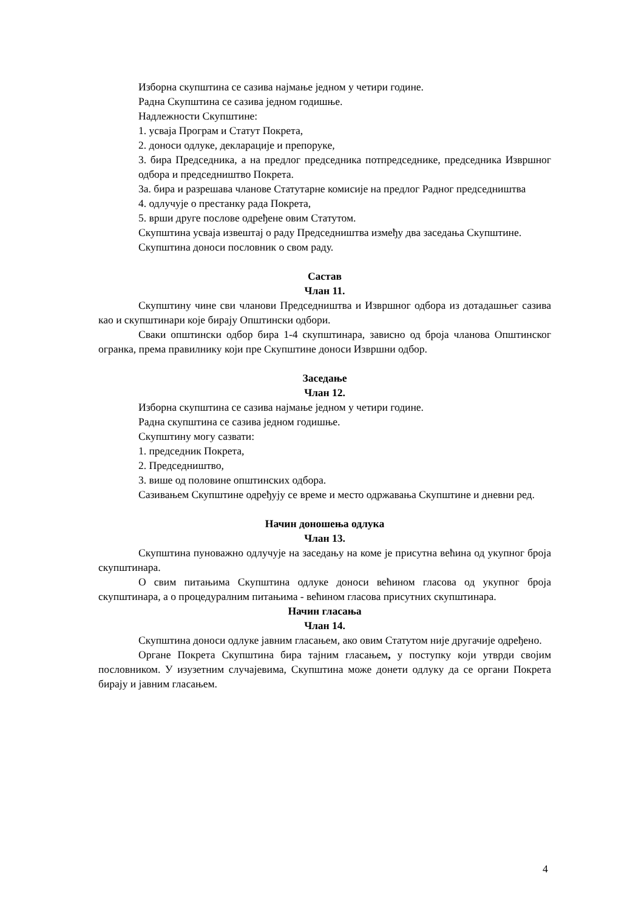Изборна скупштина се сазива најмање једном у четири године.
Радна Скупштина се сазива једном годишње.
Надлежности Скупштине:
1. усваја Програм и Статут Покрета,
2. доноси одлуке, декларације и препоруке,
3. бира Председника, а на предлог председника потпредседнике, председника Извршног одбора и председништво Покрета.
3а. бира и разрешава чланове Статутарне комисије на предлог Радног председништва
4. одлучује о престанку рада Покрета,
5. врши друге послове одређене овим Статутом.
Скупштина усваја извештај о раду Председништва између два заседања Скупштине.
Скупштина доноси пословник о свом раду.
Састав
Члан 11.
Скупштину чине сви чланови Председништва и Извршног одбора из дотадашњег сазива као и скупштинари које бирају Општински одбори.
Сваки општински одбор бира 1-4 скупштинара, зависно од броја чланова Општинског огранка, према правилнику који пре Скупштине доноси Извршни одбор.
Заседање
Члан 12.
Изборна скупштина се сазива најмање једном у четири године.
Радна скупштина се сазива једном годишње.
Скупштину могу сазвати:
1. председник Покрета,
2. Председништво,
3. више од половине општинских одбора.
Сазивањем Скупштине одређују се време и место одржавања Скупштине и дневни ред.
Начин доношења одлука
Члан 13.
Скупштина пуноважно одлучује на заседању на коме је присутна већина од укупног броја скупштинара.
О свим питањима Скупштина одлуке доноси већином гласова од укупног броја скупштинара, а о процедуралним питањима - већином гласова присутних скупштинара.
Начин гласања
Члан 14.
Скупштина доноси одлуке јавним гласањем, ако овим Статутом није другачије одређено.
Органе Покрета Скупштина бира тајним гласањем, у поступку који утврди својим пословником. У изузетним случајевима, Скупштина може донети одлуку да се органи Покрета бирају и јавним гласањем.
4